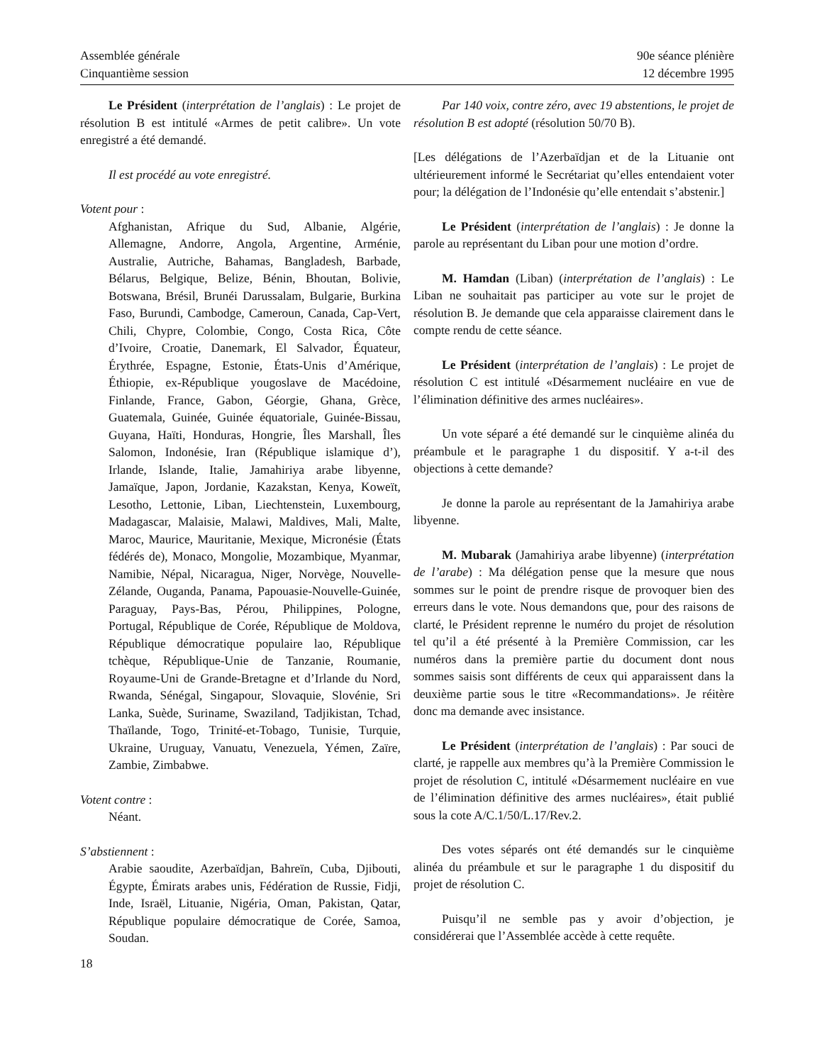Assemblée générale
Cinquantième session
90e séance plénière
12 décembre 1995
Le Président (interprétation de l’anglais) : Le projet de résolution B est intitulé «Armes de petit calibre». Un vote enregistré a été demandé.
Il est procédé au vote enregistré.
Votent pour :
Afghanistan, Afrique du Sud, Albanie, Algérie, Allemagne, Andorre, Angola, Argentine, Arménie, Australie, Autriche, Bahamas, Bangladesh, Barbade, Bélarus, Belgique, Belize, Bénin, Bhoutan, Bolivie, Botswana, Brésil, Brunéi Darussalam, Bulgarie, Burkina Faso, Burundi, Cambodge, Cameroun, Canada, Cap-Vert, Chili, Chypre, Colombie, Congo, Costa Rica, Côte d’Ivoire, Croatie, Danemark, El Salvador, Équateur, Érythrée, Espagne, Estonie, États-Unis d’Amérique, Éthiopie, ex-République yougoslave de Macédoine, Finlande, France, Gabon, Géorgie, Ghana, Grèce, Guatemala, Guinée, Guinée équatoriale, Guinée-Bissau, Guyana, Haïti, Honduras, Hongrie, Îles Marshall, Îles Salomon, Indonésie, Iran (République islamique d’), Irlande, Islande, Italie, Jamahiriya arabe libyenne, Jamaïque, Japon, Jordanie, Kazakstan, Kenya, Koweït, Lesotho, Lettonie, Liban, Liechtenstein, Luxembourg, Madagascar, Malaisie, Malawi, Maldives, Mali, Malte, Maroc, Maurice, Mauritanie, Mexique, Micronésie (États fédérés de), Monaco, Mongolie, Mozambique, Myanmar, Namibie, Népal, Nicaragua, Niger, Norvège, Nouvelle-Zélande, Ouganda, Panama, Papouasie-Nouvelle-Guinée, Paraguay, Pays-Bas, Pérou, Philippines, Pologne, Portugal, République de Corée, République de Moldova, République démocratique populaire lao, République tchèque, République-Unie de Tanzanie, Roumanie, Royaume-Uni de Grande-Bretagne et d’Irlande du Nord, Rwanda, Sénégal, Singapour, Slovaquie, Slovénie, Sri Lanka, Suède, Suriname, Swaziland, Tadjikistan, Tchad, Thaïlande, Togo, Trinité-et-Tobago, Tunisie, Turquie, Ukraine, Uruguay, Vanuatu, Venezuela, Yémen, Zaïre, Zambie, Zimbabwe.
Votent contre :
Néant.
S’abstiennent :
Arabie saoudite, Azerbaïdjan, Bahreïn, Cuba, Djibouti, Égypte, Émirats arabes unis, Fédération de Russie, Fidji, Inde, Israël, Lituanie, Nigéria, Oman, Pakistan, Qatar, République populaire démocratique de Corée, Samoa, Soudan.
Par 140 voix, contre zéro, avec 19 abstentions, le projet de résolution B est adopté (résolution 50/70 B).
[Les délégations de l’Azerbaïdjan et de la Lituanie ont ultérieurement informé le Secrétariat qu’elles entendaient voter pour; la délégation de l’Indonésie qu’elle entendait s’abstenir.]
Le Président (interprétation de l’anglais) : Je donne la parole au représentant du Liban pour une motion d’ordre.
M. Hamdan (Liban) (interprétation de l’anglais) : Le Liban ne souhaitait pas participer au vote sur le projet de résolution B. Je demande que cela apparaisse clairement dans le compte rendu de cette séance.
Le Président (interprétation de l’anglais) : Le projet de résolution C est intitulé «Désarmement nucléaire en vue de l’élimination définitive des armes nucléaires».
Un vote séparé a été demandé sur le cinquième alinéa du préambule et le paragraphe 1 du dispositif. Y a-t-il des objections à cette demande?
Je donne la parole au représentant de la Jamahiriya arabe libyenne.
M. Mubarak (Jamahiriya arabe libyenne) (interprétation de l’arabe) : Ma délégation pense que la mesure que nous sommes sur le point de prendre risque de provoquer bien des erreurs dans le vote. Nous demandons que, pour des raisons de clarté, le Président reprenne le numéro du projet de résolution tel qu’il a été présenté à la Première Commission, car les numéros dans la première partie du document dont nous sommes saisis sont différents de ceux qui apparaissent dans la deuxième partie sous le titre «Recommandations». Je réitère donc ma demande avec insistance.
Le Président (interprétation de l’anglais) : Par souci de clarté, je rappelle aux membres qu’à la Première Commission le projet de résolution C, intitulé «Désarmement nucléaire en vue de l’élimination définitive des armes nucléaires», était publié sous la cote A/C.1/50/L.17/Rev.2.
Des votes séparés ont été demandés sur le cinquième alinéa du préambule et sur le paragraphe 1 du dispositif du projet de résolution C.
Puisqu’il ne semble pas y avoir d’objection, je considérerai que l’Assemblée accède à cette requête.
18